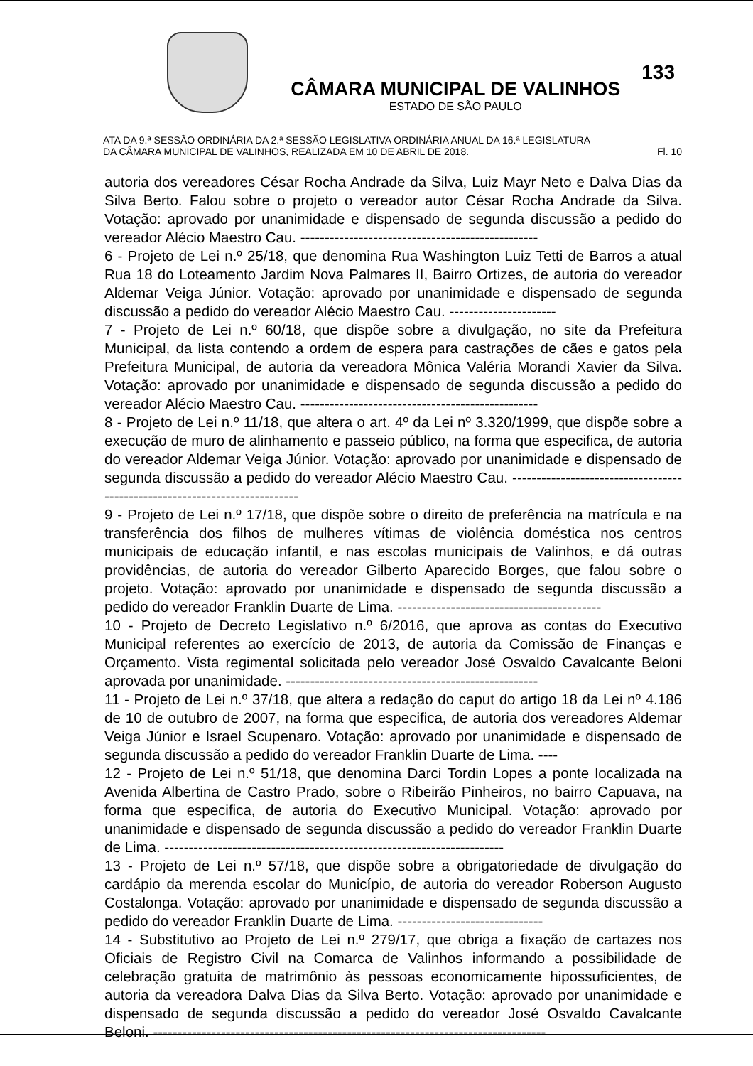CÂMARA MUNICIPAL DE VALINHOS
ESTADO DE SÃO PAULO
133
ATA DA 9.ª SESSÃO ORDINÁRIA DA 2.ª SESSÃO LEGISLATIVA ORDINÁRIA ANUAL DA 16.ª LEGISLATURA
DA CÂMARA MUNICIPAL DE VALINHOS, REALIZADA EM 10 DE ABRIL DE 2018. Fl. 10
autoria dos vereadores César Rocha Andrade da Silva, Luiz Mayr Neto e Dalva Dias da Silva Berto. Falou sobre o projeto o vereador autor César Rocha Andrade da Silva. Votação: aprovado por unanimidade e dispensado de segunda discussão a pedido do vereador Alécio Maestro Cau. -------------------------------------------------
6 - Projeto de Lei n.º 25/18, que denomina Rua Washington Luiz Tetti de Barros a atual Rua 18 do Loteamento Jardim Nova Palmares II, Bairro Ortizes, de autoria do vereador Aldemar Veiga Júnior. Votação: aprovado por unanimidade e dispensado de segunda discussão a pedido do vereador Alécio Maestro Cau. ----------------------
7 - Projeto de Lei n.º 60/18, que dispõe sobre a divulgação, no site da Prefeitura Municipal, da lista contendo a ordem de espera para castrações de cães e gatos pela Prefeitura Municipal, de autoria da vereadora Mônica Valéria Morandi Xavier da Silva. Votação: aprovado por unanimidade e dispensado de segunda discussão a pedido do vereador Alécio Maestro Cau. -------------------------------------------------
8 - Projeto de Lei n.º 11/18, que altera o art. 4º da Lei nº 3.320/1999, que dispõe sobre a execução de muro de alinhamento e passeio público, na forma que especifica, de autoria do vereador Aldemar Veiga Júnior. Votação: aprovado por unanimidade e dispensado de segunda discussão a pedido do vereador Alécio Maestro Cau. ---------------------------------------------------------------------------
9 - Projeto de Lei n.º 17/18, que dispõe sobre o direito de preferência na matrícula e na transferência dos filhos de mulheres vítimas de violência doméstica nos centros municipais de educação infantil, e nas escolas municipais de Valinhos, e dá outras providências, de autoria do vereador Gilberto Aparecido Borges, que falou sobre o projeto. Votação: aprovado por unanimidade e dispensado de segunda discussão a pedido do vereador Franklin Duarte de Lima. ------------------------------------------
10 - Projeto de Decreto Legislativo n.º 6/2016, que aprova as contas do Executivo Municipal referentes ao exercício de 2013, de autoria da Comissão de Finanças e Orçamento. Vista regimental solicitada pelo vereador José Osvaldo Cavalcante Beloni aprovada por unanimidade. ----------------------------------------------------
11 - Projeto de Lei n.º 37/18, que altera a redação do caput do artigo 18 da Lei nº 4.186 de 10 de outubro de 2007, na forma que especifica, de autoria dos vereadores Aldemar Veiga Júnior e Israel Scupenaro. Votação: aprovado por unanimidade e dispensado de segunda discussão a pedido do vereador Franklin Duarte de Lima. ----
12 - Projeto de Lei n.º 51/18, que denomina Darci Tordin Lopes a ponte localizada na Avenida Albertina de Castro Prado, sobre o Ribeirão Pinheiros, no bairro Capuava, na forma que especifica, de autoria do Executivo Municipal. Votação: aprovado por unanimidade e dispensado de segunda discussão a pedido do vereador Franklin Duarte de Lima. ----------------------------------------------------------------------
13 - Projeto de Lei n.º 57/18, que dispõe sobre a obrigatoriedade de divulgação do cardápio da merenda escolar do Município, de autoria do vereador Roberson Augusto Costalonga. Votação: aprovado por unanimidade e dispensado de segunda discussão a pedido do vereador Franklin Duarte de Lima. ------------------------------
14 - Substitutivo ao Projeto de Lei n.º 279/17, que obriga a fixação de cartazes nos Oficiais de Registro Civil na Comarca de Valinhos informando a possibilidade de celebração gratuita de matrimônio às pessoas economicamente hipossuficientes, de autoria da vereadora Dalva Dias da Silva Berto. Votação: aprovado por unanimidade e dispensado de segunda discussão a pedido do vereador José Osvaldo Cavalcante Beloni. ---------------------------------------------------------------------------------